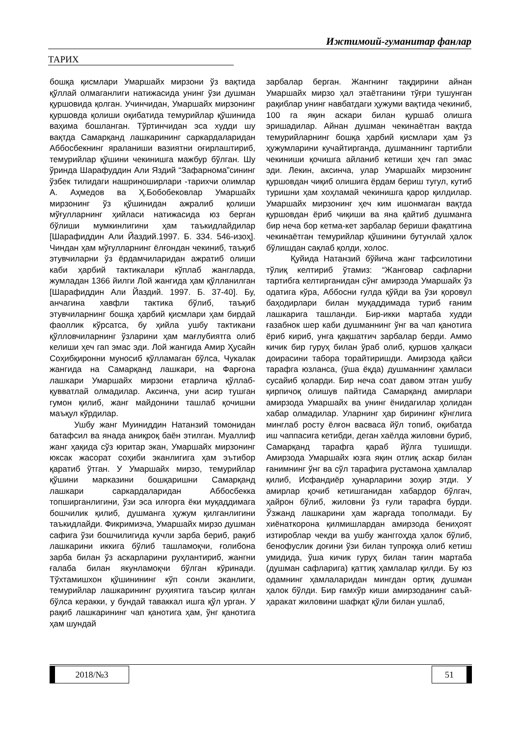Ижтимоий-гуманитар фанлар
ТАРИХ
бошқа қисмлари Умаршайх мирзони ўз вақтида қўллай олмаганлиги натижасида унинг ўзи душман қуршовида қолган. Учинчидан, Умаршайх мирзонинг қуршовда қолиши оқибатида темурийлар қўшинида ваҳима бошланган. Тўртинчидан эса худди шу вақтда Самарқанд лашкарининг саркардаларидан Аббосбекнинг яраланиши вазиятни оғирлаштириб, темурийлар қўшини чекинишга мажбур бўлган. Шу ўринда Шарафуддин Али Яздий “Зафарнома”сининг ўзбек тилидаги нашриноширлари -тарихчи олимлар А. Аҳмедов ва Ҳ.Бобобековлар Умаршайх мирзонинг ўз қўшинидан ажралиб қолиши мўғулларнинг ҳийласи натижасида юз берган бўлиши мумкинлигини ҳам таъкидлайдилар [Шарафиддин Али Йаздий.1997. Б. 334. 546-изоҳ]. Чиндан ҳам мўғулларнинг ёлғондан чекиниб, таъқиб этувчиларни ўз ёрдамчиларидан ажратиб олиши каби ҳарбий тактикалари кўплаб жангларда, жумладан 1366 йилги Лой жангида ҳам қўлланилган [Шарафиддин Али Йаздий. 1997. Б. 37-40]. Бу, анчагина хавфли тактика бўлиб, таъқиб этувчиларнинг бошқа ҳарбий қисмлари ҳам бирдай фаоллик кўрсатса, бу ҳийла ушбу тактикани қўлловчиларнинг ўзларини ҳам мағлубиятга олиб келиши ҳеч гап эмас эди. Лой жангида Амир Ҳусайн Соҳибқиронни муносиб қўлламаган бўлса, Чукалак жангида на Самарқанд лашкари, на Фарғона лашкари Умаршайх мирзони етарлича қўллаб-қувватлай олмадилар. Аксинча, уни асир тушган гумон қилиб, жанг майдонини ташлаб қочишни маъқул кўрдилар.
Ушбу жанг Муиниддин Натанзий томонидан батафсил ва янада аниқроқ баён этилган. Муаллиф жанг ҳақида сўз юритар экан, Умаршайх мирзонинг юксак жасорат соҳиби эканлигига ҳам эътибор қаратиб ўтган. У Умаршайх мирзо, темурийлар қўшини марказини бошқаришни Самарқанд лашкари саркардаларидан Аббосбекка топширганлигини, ўзи эса илғорга ёки муқаддимага бошчилик қилиб, душманга ҳужум қилганлигини таъкидлайди. Фикримизча, Умаршайх мирзо душман сафига ўзи бошчилигида кучли зарба бериб, рақиб лашкарини иккига бўлиб ташламоқчи, ғолибона зарба билан ўз аскарларини руҳлантириб, жангни ғалаба билан якунламоқчи бўлган кўринади. Тўхтамишхон қўшинининг кўп сонли эканлиги, темурийлар лашкарининг руҳиятига таъсир қилган бўлса керакки, у бундай таваккал ишга қўл урган. У рақиб лашкарининг чап қанотига ҳам, ўнг қанотига ҳам шундай
зарбалар берган. Жангнинг тақдирини айнан Умаршайх мирзо ҳал этаётганини тўғри тушунган рақиблар унинг навбатдаги ҳужуми вақтида чекиниб, 100 га яқин аскари билан қуршаб олишга эришадилар. Айнан душман чекинаётган вақтда темурийларнинг бошқа ҳарбий қисмлари ҳам ўз ҳужумларини кучайтирганда, душманнинг тартибли чекиниши қочишга айланиб кетиши ҳеч гап эмас эди. Лекин, аксинча, улар Умаршайх мирзонинг қуршовдан чиқиб олишига ёрдам бериш тугул, кутиб туришни ҳам хоҳламай чекинишга қарор қилдилар. Умаршайх мирзонинг ҳеч ким ишонмаган вақтда қуршовдан ёриб чиқиши ва яна қайтиб душманга бир неча бор кетма-кет зарбалар бериши фақатгина чекинаётган темурийлар қўшинини бутунлай ҳалок бўлишдан сақлаб қолди, холос.
Қуйида Натанзий бўйича жанг тафсилотини тўлиқ келтириб ўтамиз: “Жанговар сафларни тартибга келтирганидан сўнг амирзода Умаршайх ўз одатига кўра, Аббосни ғулда қўйди ва ўзи қоровул баҳодирлари билан муқаддимада туриб ғаним лашкарига ташланди. Бир-икки мартаба худди ғазабнок шер каби душманнинг ўнг ва чап қанотига ёриб кириб, унга қақшатғич зарбалар берди. Аммо кичик бир гуруҳ билан ўраб олиб, қуршов ҳалқаси доирасини табора торайтиришди. Амирзода қайси тарафга юзланса, (ўша ёқда) душманнинг ҳамласи сусайиб қоларди. Бир неча соат давом этган ушбу қирпичоқ олишув пайтида Самарқанд амирлари амирзода Умаршайх ва унинг ёнидагилар ҳолидан хабар олмадилар. Уларнинг ҳар бирининг кўнглига минглаб росту ёлғон васваса йўл топиб, оқибатда иш чаппасига кетибди, деган хаёлда жиловни буриб, Самарқанд тарафга қараб йўлга тушишди. Амирзода Умаршайх юзга яқин отлиқ аскар билан ғанимнинг ўнг ва сўл тарафига рустамона ҳамлалар қилиб, Исфандиёр ҳунарларини зоҳир этди. У амирлар қочиб кетишганидан хабардор бўлгач, ҳайрон бўлиб, жиловни ўз ғули тарафга бурди. Ўзжанд лашкарини ҳам жарғада тополмади. Бу хиёнаткорона қилмишлардан амирзода бениҳоят изтироблар чекди ва ушбу жанггоҳда ҳалок бўлиб, бенофуслик доғини ўзи билан тупроққа олиб кетиш умидида, ўша кичик гуруҳ билан тағин мартаба (душман сафларига) қаттиқ ҳамлалар қилди. Бу юз одамнинг ҳамлаларидан мингдан ортиқ душман ҳалок бўлди. Бир ғамхўр киши амирзоданинг саъй-ҳаракат жиловини шафқат қўли билан ушлаб,
2018/№3 51